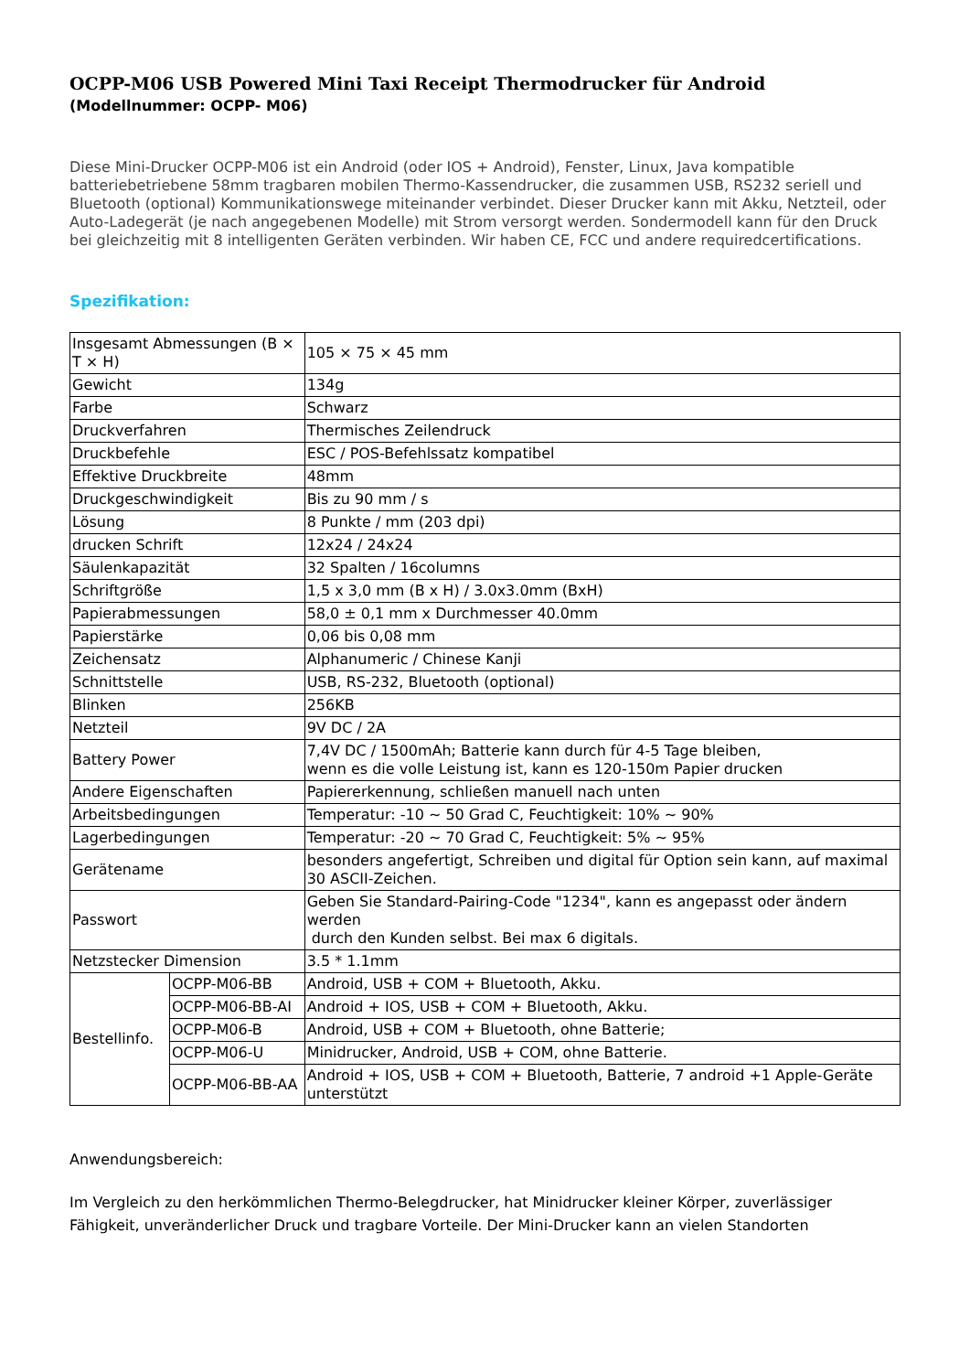OCPP-M06 USB Powered Mini Taxi Receipt Thermodrucker für Android
(Modellnummer: OCPP- M06)
Diese Mini-Drucker OCPP-M06 ist ein Android (oder IOS + Android), Fenster, Linux, Java kompatible batteriebetriebene 58mm tragbaren mobilen Thermo-Kassendrucker, die zusammen USB, RS232 seriell und Bluetooth (optional) Kommunikationswege miteinander verbindet. Dieser Drucker kann mit Akku, Netzteil, oder Auto-Ladegerät (je nach angegebenen Modelle) mit Strom versorgt werden. Sondermodell kann für den Druck bei gleichzeitig mit 8 intelligenten Geräten verbinden. Wir haben CE, FCC und andere requiredcertifications.
Spezifikation:
| Insgesamt Abmessungen (B × T × H) | | 105 × 75 × 45 mm |
| Gewicht | | 134g |
| Farbe | | Schwarz |
| Druckverfahren | | Thermisches Zeilendruck |
| Druckbefehle | | ESC / POS-Befehlssatz kompatibel |
| Effektive Druckbreite | | 48mm |
| Druckgeschwindigkeit | | Bis zu 90 mm / s |
| Lösung | | 8 Punkte / mm (203 dpi) |
| drucken Schrift | | 12x24 / 24x24 |
| Säulenkapazität | | 32 Spalten / 16columns |
| Schriftgröße | | 1,5 x 3,0 mm (B x H) / 3.0x3.0mm (BxH) |
| Papierabmessungen | | 58,0 ± 0,1 mm x Durchmesser 40.0mm |
| Papierstärke | | 0,06 bis 0,08 mm |
| Zeichensatz | | Alphanumeric / Chinese Kanji |
| Schnittstelle | | USB, RS-232, Bluetooth (optional) |
| Blinken | | 256KB |
| Netzteil | | 9V DC / 2A |
| Battery Power | | 7,4V DC / 1500mAh; Batterie kann durch für 4-5 Tage bleiben, wenn es die volle Leistung ist, kann es 120-150m Papier drucken |
| Andere Eigenschaften | | Papiererkennung, schließen manuell nach unten |
| Arbeitsbedingungen | | Temperatur: -10 ~ 50 Grad C, Feuchtigkeit: 10% ~ 90% |
| Lagerbedingungen | | Temperatur: -20 ~ 70 Grad C, Feuchtigkeit: 5% ~ 95% |
| Gerätename | | besonders angefertigt, Schreiben und digital für Option sein kann, auf maximal 30 ASCII-Zeichen. |
| Passwort | | Geben Sie Standard-Pairing-Code "1234", kann es angepasst oder ändern werden durch den Kunden selbst. Bei max 6 digitals. |
| Netzstecker Dimension | | 3.5 * 1.1mm |
| Bestellinfo. | OCPP-M06-BB | Android, USB + COM + Bluetooth, Akku. |
| | OCPP-M06-BB-AI | Android + IOS, USB + COM + Bluetooth, Akku. |
| | OCPP-M06-B | Android, USB + COM + Bluetooth, ohne Batterie; |
| | OCPP-M06-U | Minidrucker, Android, USB + COM, ohne Batterie. |
| | OCPP-M06-BB-AA | Android + IOS, USB + COM + Bluetooth, Batterie, 7 android +1 Apple-Geräte unterstützt |
Anwendungsbereich:
Im Vergleich zu den herkömmlichen Thermo-Belegdrucker, hat Minidrucker kleiner Körper, zuverlässiger Fähigkeit, unveränderlicher Druck und tragbare Vorteile. Der Mini-Drucker kann an vielen Standorten